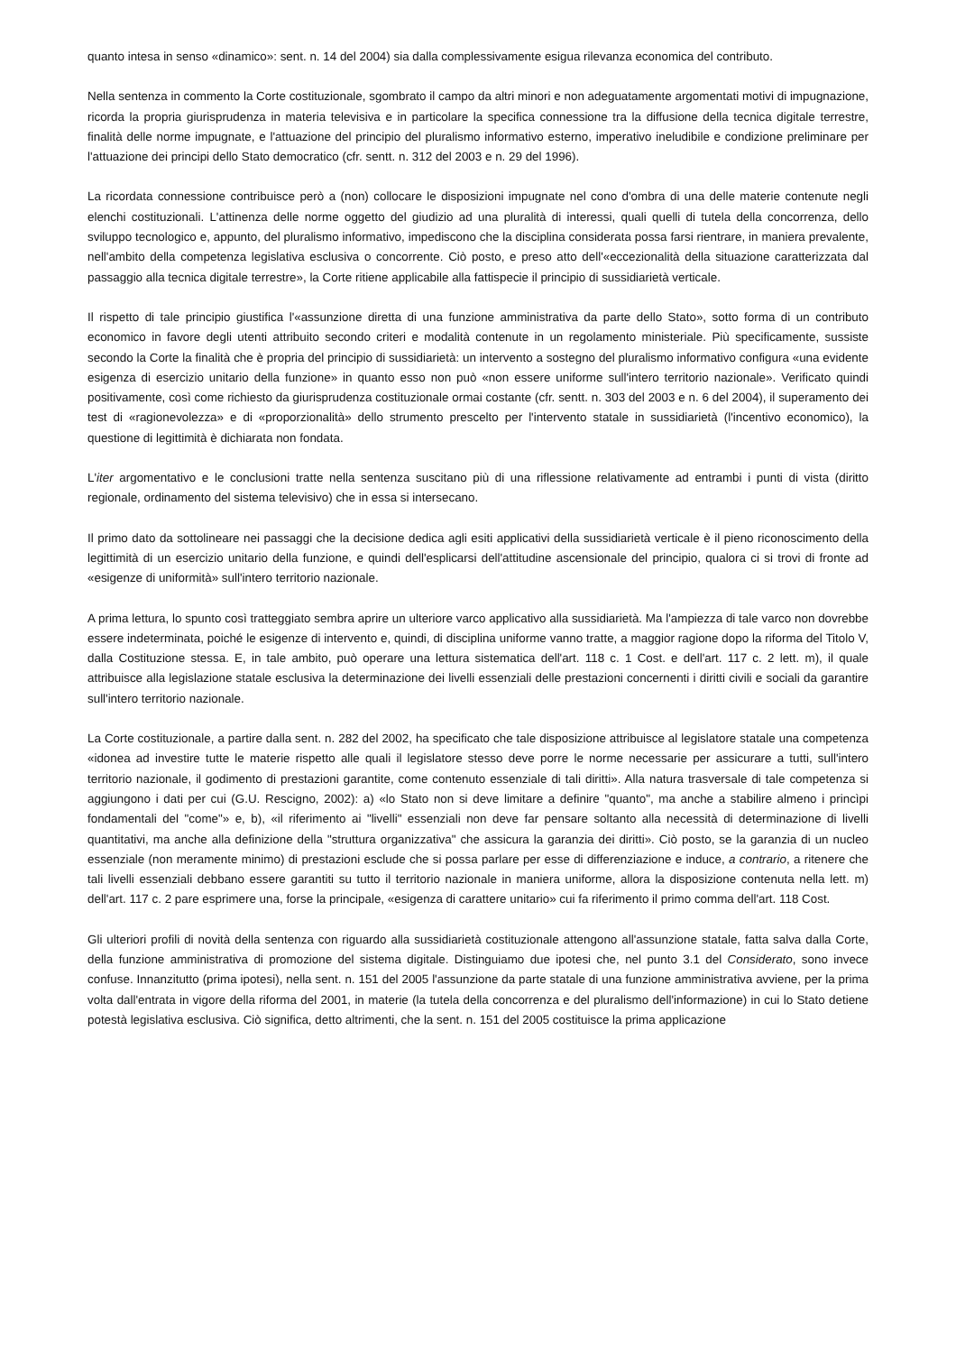quanto intesa in senso «dinamico»: sent. n. 14 del 2004) sia dalla complessivamente esigua rilevanza economica del contributo.
Nella sentenza in commento la Corte costituzionale, sgombrato il campo da altri minori e non adeguatamente argomentati motivi di impugnazione, ricorda la propria giurisprudenza in materia televisiva e in particolare la specifica connessione tra la diffusione della tecnica digitale terrestre, finalità delle norme impugnate, e l'attuazione del principio del pluralismo informativo esterno, imperativo ineludibile e condizione preliminare per l'attuazione dei principi dello Stato democratico (cfr. sentt. n. 312 del 2003 e n. 29 del 1996).
La ricordata connessione contribuisce però a (non) collocare le disposizioni impugnate nel cono d'ombra di una delle materie contenute negli elenchi costituzionali. L'attinenza delle norme oggetto del giudizio ad una pluralità di interessi, quali quelli di tutela della concorrenza, dello sviluppo tecnologico e, appunto, del pluralismo informativo, impediscono che la disciplina considerata possa farsi rientrare, in maniera prevalente, nell'ambito della competenza legislativa esclusiva o concorrente. Ciò posto, e preso atto dell'«eccezionalità della situazione caratterizzata dal passaggio alla tecnica digitale terrestre», la Corte ritiene applicabile alla fattispecie il principio di sussidiarietà verticale.
Il rispetto di tale principio giustifica l'«assunzione diretta di una funzione amministrativa da parte dello Stato», sotto forma di un contributo economico in favore degli utenti attribuito secondo criteri e modalità contenute in un regolamento ministeriale. Più specificamente, sussiste secondo la Corte la finalità che è propria del principio di sussidiarietà: un intervento a sostegno del pluralismo informativo configura «una evidente esigenza di esercizio unitario della funzione» in quanto esso non può «non essere uniforme sull'intero territorio nazionale». Verificato quindi positivamente, così come richiesto da giurisprudenza costituzionale ormai costante (cfr. sentt. n. 303 del 2003 e n. 6 del 2004), il superamento dei test di «ragionevolezza» e di «proporzionalità» dello strumento prescelto per l'intervento statale in sussidiarietà (l'incentivo economico), la questione di legittimità è dichiarata non fondata.
L'iter argomentativo e le conclusioni tratte nella sentenza suscitano più di una riflessione relativamente ad entrambi i punti di vista (diritto regionale, ordinamento del sistema televisivo) che in essa si intersecano.
Il primo dato da sottolineare nei passaggi che la decisione dedica agli esiti applicativi della sussidiarietà verticale è il pieno riconoscimento della legittimità di un esercizio unitario della funzione, e quindi dell'esplicarsi dell'attitudine ascensionale del principio, qualora ci si trovi di fronte ad «esigenze di uniformità» sull'intero territorio nazionale.
A prima lettura, lo spunto così tratteggiato sembra aprire un ulteriore varco applicativo alla sussidiarietà. Ma l'ampiezza di tale varco non dovrebbe essere indeterminata, poiché le esigenze di intervento e, quindi, di disciplina uniforme vanno tratte, a maggior ragione dopo la riforma del Titolo V, dalla Costituzione stessa. E, in tale ambito, può operare una lettura sistematica dell'art. 118 c. 1 Cost. e dell'art. 117 c. 2 lett. m), il quale attribuisce alla legislazione statale esclusiva la determinazione dei livelli essenziali delle prestazioni concernenti i diritti civili e sociali da garantire sull'intero territorio nazionale.
La Corte costituzionale, a partire dalla sent. n. 282 del 2002, ha specificato che tale disposizione attribuisce al legislatore statale una competenza «idonea ad investire tutte le materie rispetto alle quali il legislatore stesso deve porre le norme necessarie per assicurare a tutti, sull'intero territorio nazionale, il godimento di prestazioni garantite, come contenuto essenziale di tali diritti». Alla natura trasversale di tale competenza si aggiungono i dati per cui (G.U. Rescigno, 2002): a) «lo Stato non si deve limitare a definire "quanto", ma anche a stabilire almeno i princìpi fondamentali del "come"» e, b), «il riferimento ai "livelli" essenziali non deve far pensare soltanto alla necessità di determinazione di livelli quantitativi, ma anche alla definizione della "struttura organizzativa" che assicura la garanzia dei diritti». Ciò posto, se la garanzia di un nucleo essenziale (non meramente minimo) di prestazioni esclude che si possa parlare per esse di differenziazione e induce, a contrario, a ritenere che tali livelli essenziali debbano essere garantiti su tutto il territorio nazionale in maniera uniforme, allora la disposizione contenuta nella lett. m) dell'art. 117 c. 2 pare esprimere una, forse la principale, «esigenza di carattere unitario» cui fa riferimento il primo comma dell'art. 118 Cost.
Gli ulteriori profili di novità della sentenza con riguardo alla sussidiarietà costituzionale attengono all'assunzione statale, fatta salva dalla Corte, della funzione amministrativa di promozione del sistema digitale. Distinguiamo due ipotesi che, nel punto 3.1 del Considerato, sono invece confuse. Innanzitutto (prima ipotesi), nella sent. n. 151 del 2005 l'assunzione da parte statale di una funzione amministrativa avviene, per la prima volta dall'entrata in vigore della riforma del 2001, in materie (la tutela della concorrenza e del pluralismo dell'informazione) in cui lo Stato detiene potestà legislativa esclusiva. Ciò significa, detto altrimenti, che la sent. n. 151 del 2005 costituisce la prima applicazione